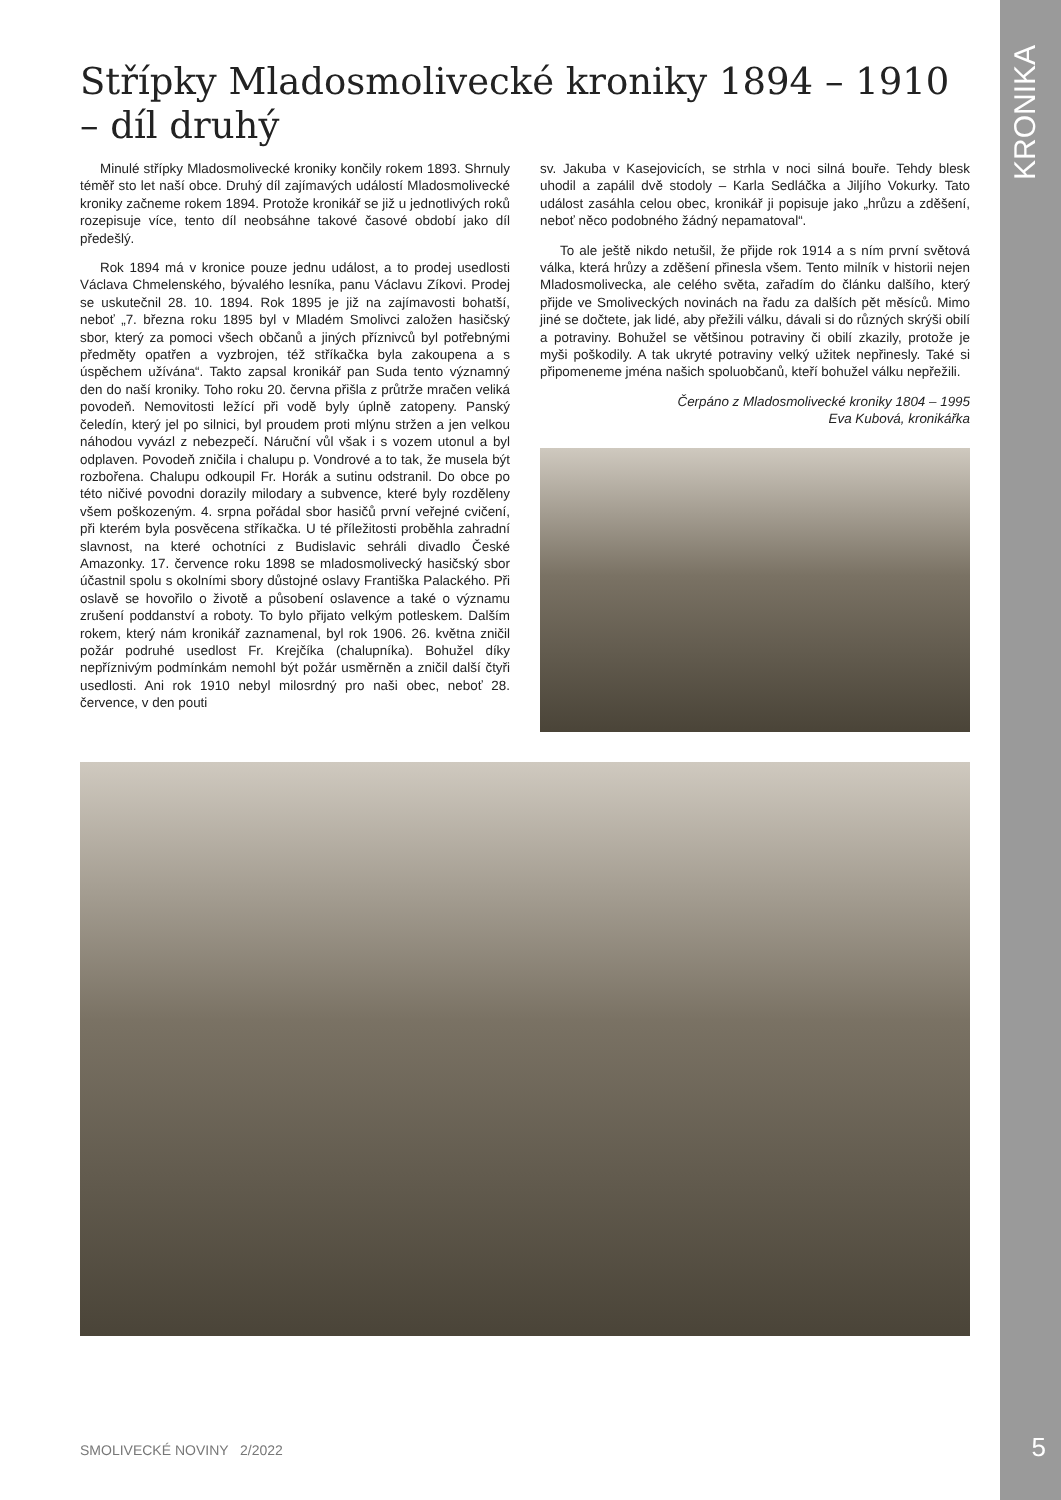KRONIKA
Střípky Mladosmolivecké kroniky 1894 – 1910 – díl druhý
Minulé střípky Mladosmolivecké kroniky končily rokem 1893. Shrnuly téměř sto let naší obce. Druhý díl zajímavých událostí Mladosmolivecké kroniky začneme rokem 1894. Protože kronikář se již u jednotlivých roků rozepisuje více, tento díl neobsáhne takové časové období jako díl předešlý.
Rok 1894 má v kronice pouze jednu událost, a to prodej usedlosti Václava Chmelenského, bývalého lesníka, panu Václavu Zíkovi. Prodej se uskutečnil 28. 10. 1894. Rok 1895 je již na zajímavosti bohatší, neboť „7. března roku 1895 byl v Mladém Smolivci založen hasičský sbor, který za pomoci všech občanů a jiných příznivců byl potřebnými předměty opatřen a vyzbrojen, též stříkačka byla zakoupena a s úspěchem užívána“. Takto zapsal kronikář pan Suda tento významný den do naší kroniky. Toho roku 20. června přišla z průtrže mračen veliká povodeň. Nemovitosti ležící při vodě byly úplně zatopeny. Panský čeledín, který jel po silnici, byl proudem proti mlýnu stržen a jen velkou náhodou vyvázl z nebezpečí. Náruční vůl však i s vozem utonul a byl odplaven. Povodeň zničila i chalupu p. Vondrové a to tak, že musela být rozbořena. Chalupu odkoupil Fr. Horák a sutinu odstranil. Do obce po této ničivé povodni dorazily milodary a subvence, které byly rozděleny všem poškozeným. 4. srpna pořádal sbor hasičů první veřejné cvičení, při kterém byla posvěcena stříkačka. U té příležitosti proběhla zahradní slavnost, na které ochotníci z Budislavic sehráli divadlo České Amazonky. 17. července roku 1898 se mladosmolivecký hasičský sbor účastnil spolu s okolními sbory důstojné oslavy Františka Palackého. Při oslavě se hovořilo o životě a působení oslavence a také o významu zrušení poddanství a roboty. To bylo přijato velkým potleskem. Dalším rokem, který nám kronikář zaznamenal, byl rok 1906. 26. května zničil požár podruhé usedlost Fr. Krejčíka (chalupníka). Bohužel díky nepříznivým podmínkám nemohl být požár usměrněn a zničil další čtyři usedlosti. Ani rok 1910 nebyl milosrdný pro naši obec, neboť 28. července, v den pouti
sv. Jakuba v Kasejovicích, se strhla v noci silná bouře. Tehdy blesk uhodil a zapálil dvě stodoly – Karla Sedláčka a Jiljího Vokurky. Tato událost zasáhla celou obec, kronikář ji popisuje jako „hrůzu a zděšení, neboť něco podobného žádný nepamatoval“.
To ale ještě nikdo netušil, že přijde rok 1914 a s ním první světová válka, která hrůzy a zděšení přinesla všem. Tento milník v historii nejen Mladosmolivecka, ale celého světa, zařadím do článku dalšího, který přijde ve Smoliveckých novinách na řadu za dalších pět měsíců. Mimo jiné se dočtete, jak lidé, aby přežili válku, dávali si do různých skrýši obilí a potraviny. Bohužel se většinou potraviny či obilí zkazily, protože je myši poškodily. A tak ukryté potraviny velký užitek nepřinesly. Také si připomeneme jména našich spoluobčanů, kteří bohužel válku nepřežili.
Čerpáno z Mladosmolivecké kroniky 1804 – 1995
Eva Kubová, kronikářka
SMOLIVECKÉ NOVINY 2/2022 5